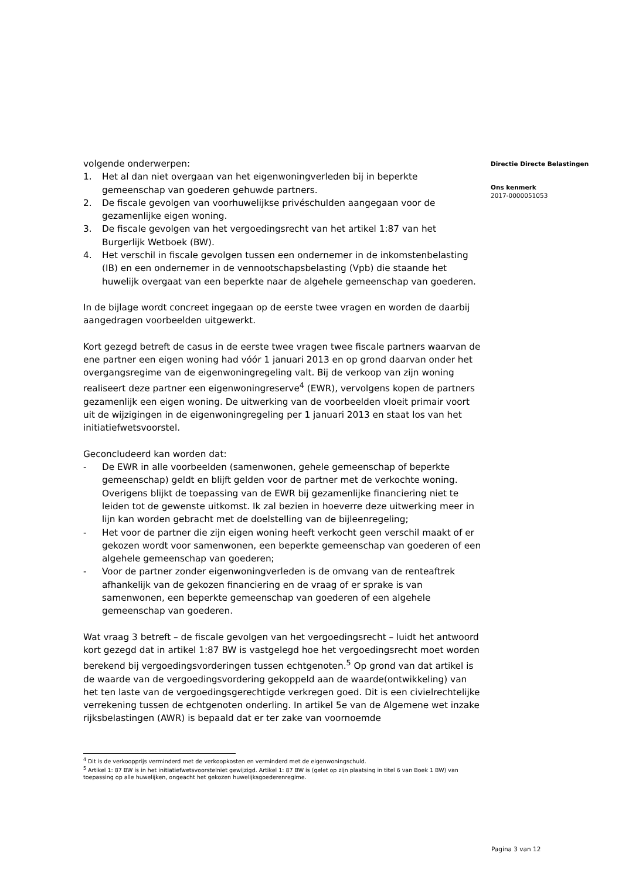volgende onderwerpen:
1. Het al dan niet overgaan van het eigenwoningverleden bij in beperkte gemeenschap van goederen gehuwde partners.
2. De fiscale gevolgen van voorhuwelijkse privéschulden aangegaan voor de gezamenlijke eigen woning.
3. De fiscale gevolgen van het vergoedingsrecht van het artikel 1:87 van het Burgerlijk Wetboek (BW).
4. Het verschil in fiscale gevolgen tussen een ondernemer in de inkomstenbelasting (IB) en een ondernemer in de vennootschapsbelasting (Vpb) die staande het huwelijk overgaat van een beperkte naar de algehele gemeenschap van goederen.
In de bijlage wordt concreet ingegaan op de eerste twee vragen en worden de daarbij aangedragen voorbeelden uitgewerkt.
Kort gezegd betreft de casus in de eerste twee vragen twee fiscale partners waarvan de ene partner een eigen woning had vóór 1 januari 2013 en op grond daarvan onder het overgangsregime van de eigenwoningregeling valt. Bij de verkoop van zijn woning realiseert deze partner een eigenwoningreserve<sup>4</sup> (EWR), vervolgens kopen de partners gezamenlijk een eigen woning. De uitwerking van de voorbeelden vloeit primair voort uit de wijzigingen in de eigenwoningregeling per 1 januari 2013 en staat los van het initiatiefwetsvoorstel.
Geconcludeerd kan worden dat:
- De EWR in alle voorbeelden (samenwonen, gehele gemeenschap of beperkte gemeenschap) geldt en blijft gelden voor de partner met de verkochte woning. Overigens blijkt de toepassing van de EWR bij gezamenlijke financiering niet te leiden tot de gewenste uitkomst. Ik zal bezien in hoeverre deze uitwerking meer in lijn kan worden gebracht met de doelstelling van de bijleenregeling;
- Het voor de partner die zijn eigen woning heeft verkocht geen verschil maakt of er gekozen wordt voor samenwonen, een beperkte gemeenschap van goederen of een algehele gemeenschap van goederen;
- Voor de partner zonder eigenwoningverleden is de omvang van de renteaftrek afhankelijk van de gekozen financiering en de vraag of er sprake is van samenwonen, een beperkte gemeenschap van goederen of een algehele gemeenschap van goederen.
Wat vraag 3 betreft – de fiscale gevolgen van het vergoedingsrecht – luidt het antwoord kort gezegd dat in artikel 1:87 BW is vastgelegd hoe het vergoedingsrecht moet worden berekend bij vergoedingsvorderingen tussen echtgenoten.<sup>5</sup> Op grond van dat artikel is de waarde van de vergoedingsvordering gekoppeld aan de waarde(ontwikkeling) van het ten laste van de vergoedingsgerechtigde verkregen goed. Dit is een civielrechtelijke verrekening tussen de echtgenoten onderling. In artikel 5e van de Algemene wet inzake rijksbelastingen (AWR) is bepaald dat er ter zake van voornoemde
<sup>4</sup> Dit is de verkoopprijs verminderd met de verkoopkosten en verminderd met de eigenwoningschuld.
<sup>5</sup> Artikel 1: 87 BW is in het initiatiefwetsvoorstelniet gewijzigd. Artikel 1: 87 BW is (gelet op zijn plaatsing in titel 6 van Boek 1 BW) van toepassing op alle huwelijken, ongeacht het gekozen huwelijksgoederenregime.
Directie Directe Belastingen
Ons kenmerk
2017-0000051053
Pagina 3 van 12